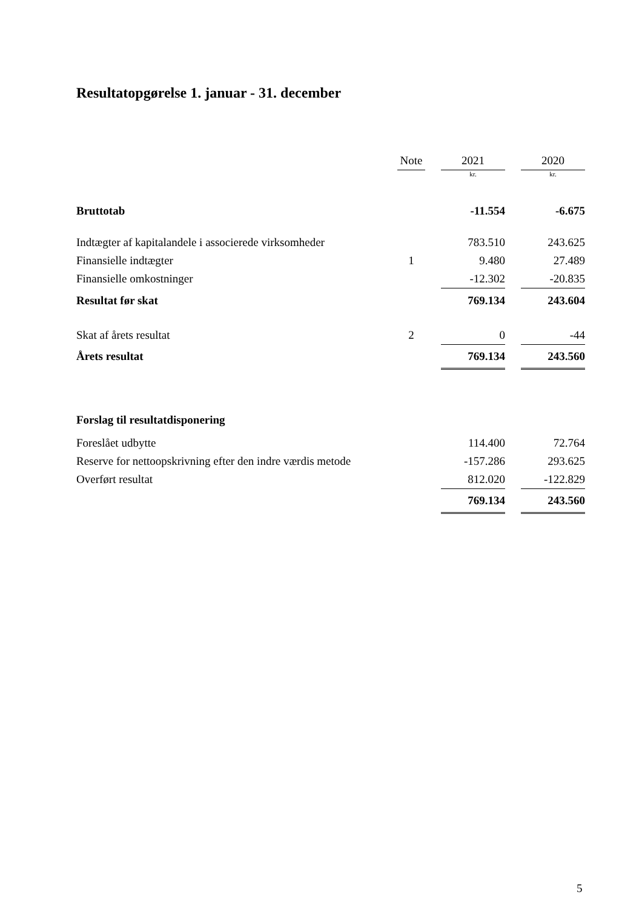Resultatopgørelse 1. januar - 31. december
| | Note | | 2021 | | 2020 |
| --- | --- | --- | --- | --- | --- |
| | | | kr. | | kr. |
| Bruttotab | | | -11.554 | | -6.675 |
| Indtægter af kapitalandele i associerede virksomheder | | | 783.510 | | 243.625 |
| Finansielle indtægter | 1 | | 9.480 | | 27.489 |
| Finansielle omkostninger | | | -12.302 | | -20.835 |
| Resultat før skat | | | 769.134 | | 243.604 |
| Skat af årets resultat | 2 | | 0 | | -44 |
| Årets resultat | | | 769.134 | | 243.560 |
| Forslag til resultatdisponering | | | | | |
| Foreslået udbytte | | | 114.400 | | 72.764 |
| Reserve for nettoopskrivning efter den indre værdis metode | | | -157.286 | | 293.625 |
| Overført resultat | | | 812.020 | | -122.829 |
| | | | 769.134 | | 243.560 |
5